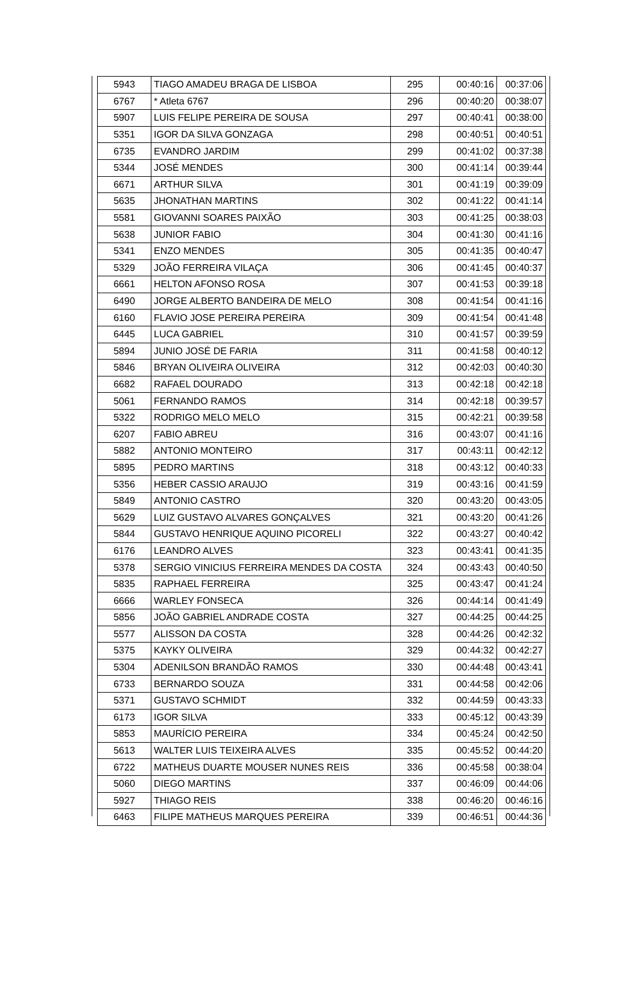| 5943 | TIAGO AMADEU BRAGA DE LISBOA | 295 | 00:40:16 | 00:37:06 |
| 6767 | * Atleta 6767 | 296 | 00:40:20 | 00:38:07 |
| 5907 | LUIS FELIPE PEREIRA DE SOUSA | 297 | 00:40:41 | 00:38:00 |
| 5351 | IGOR DA SILVA GONZAGA | 298 | 00:40:51 | 00:40:51 |
| 6735 | EVANDRO JARDIM | 299 | 00:41:02 | 00:37:38 |
| 5344 | JOSÉ MENDES | 300 | 00:41:14 | 00:39:44 |
| 6671 | ARTHUR SILVA | 301 | 00:41:19 | 00:39:09 |
| 5635 | JHONATHAN MARTINS | 302 | 00:41:22 | 00:41:14 |
| 5581 | GIOVANNI SOARES PAIXÃO | 303 | 00:41:25 | 00:38:03 |
| 5638 | JUNIOR FABIO | 304 | 00:41:30 | 00:41:16 |
| 5341 | ENZO MENDES | 305 | 00:41:35 | 00:40:47 |
| 5329 | JOÃO FERREIRA VILAÇA | 306 | 00:41:45 | 00:40:37 |
| 6661 | HELTON AFONSO ROSA | 307 | 00:41:53 | 00:39:18 |
| 6490 | JORGE ALBERTO BANDEIRA DE MELO | 308 | 00:41:54 | 00:41:16 |
| 6160 | FLAVIO JOSE PEREIRA PEREIRA | 309 | 00:41:54 | 00:41:48 |
| 6445 | LUCA GABRIEL | 310 | 00:41:57 | 00:39:59 |
| 5894 | JUNIO JOSÉ DE FARIA | 311 | 00:41:58 | 00:40:12 |
| 5846 | BRYAN OLIVEIRA OLIVEIRA | 312 | 00:42:03 | 00:40:30 |
| 6682 | RAFAEL DOURADO | 313 | 00:42:18 | 00:42:18 |
| 5061 | FERNANDO RAMOS | 314 | 00:42:18 | 00:39:57 |
| 5322 | RODRIGO MELO MELO | 315 | 00:42:21 | 00:39:58 |
| 6207 | FABIO ABREU | 316 | 00:43:07 | 00:41:16 |
| 5882 | ANTONIO MONTEIRO | 317 | 00:43:11 | 00:42:12 |
| 5895 | PEDRO MARTINS | 318 | 00:43:12 | 00:40:33 |
| 5356 | HEBER CASSIO ARAUJO | 319 | 00:43:16 | 00:41:59 |
| 5849 | ANTONIO CASTRO | 320 | 00:43:20 | 00:43:05 |
| 5629 | LUIZ GUSTAVO ALVARES GONÇALVES | 321 | 00:43:20 | 00:41:26 |
| 5844 | GUSTAVO HENRIQUE AQUINO PICORELI | 322 | 00:43:27 | 00:40:42 |
| 6176 | LEANDRO ALVES | 323 | 00:43:41 | 00:41:35 |
| 5378 | SERGIO VINICIUS FERREIRA MENDES DA COSTA | 324 | 00:43:43 | 00:40:50 |
| 5835 | RAPHAEL FERREIRA | 325 | 00:43:47 | 00:41:24 |
| 6666 | WARLEY FONSECA | 326 | 00:44:14 | 00:41:49 |
| 5856 | JOÃO GABRIEL ANDRADE COSTA | 327 | 00:44:25 | 00:44:25 |
| 5577 | ALISSON DA COSTA | 328 | 00:44:26 | 00:42:32 |
| 5375 | KAYKY OLIVEIRA | 329 | 00:44:32 | 00:42:27 |
| 5304 | ADENILSON BRANDÃO RAMOS | 330 | 00:44:48 | 00:43:41 |
| 6733 | BERNARDO SOUZA | 331 | 00:44:58 | 00:42:06 |
| 5371 | GUSTAVO SCHMIDT | 332 | 00:44:59 | 00:43:33 |
| 6173 | IGOR SILVA | 333 | 00:45:12 | 00:43:39 |
| 5853 | MAURÍCIO PEREIRA | 334 | 00:45:24 | 00:42:50 |
| 5613 | WALTER LUIS TEIXEIRA ALVES | 335 | 00:45:52 | 00:44:20 |
| 6722 | MATHEUS DUARTE MOUSER NUNES REIS | 336 | 00:45:58 | 00:38:04 |
| 5060 | DIEGO MARTINS | 337 | 00:46:09 | 00:44:06 |
| 5927 | THIAGO REIS | 338 | 00:46:20 | 00:46:16 |
| 6463 | FILIPE MATHEUS MARQUES PEREIRA | 339 | 00:46:51 | 00:44:36 |